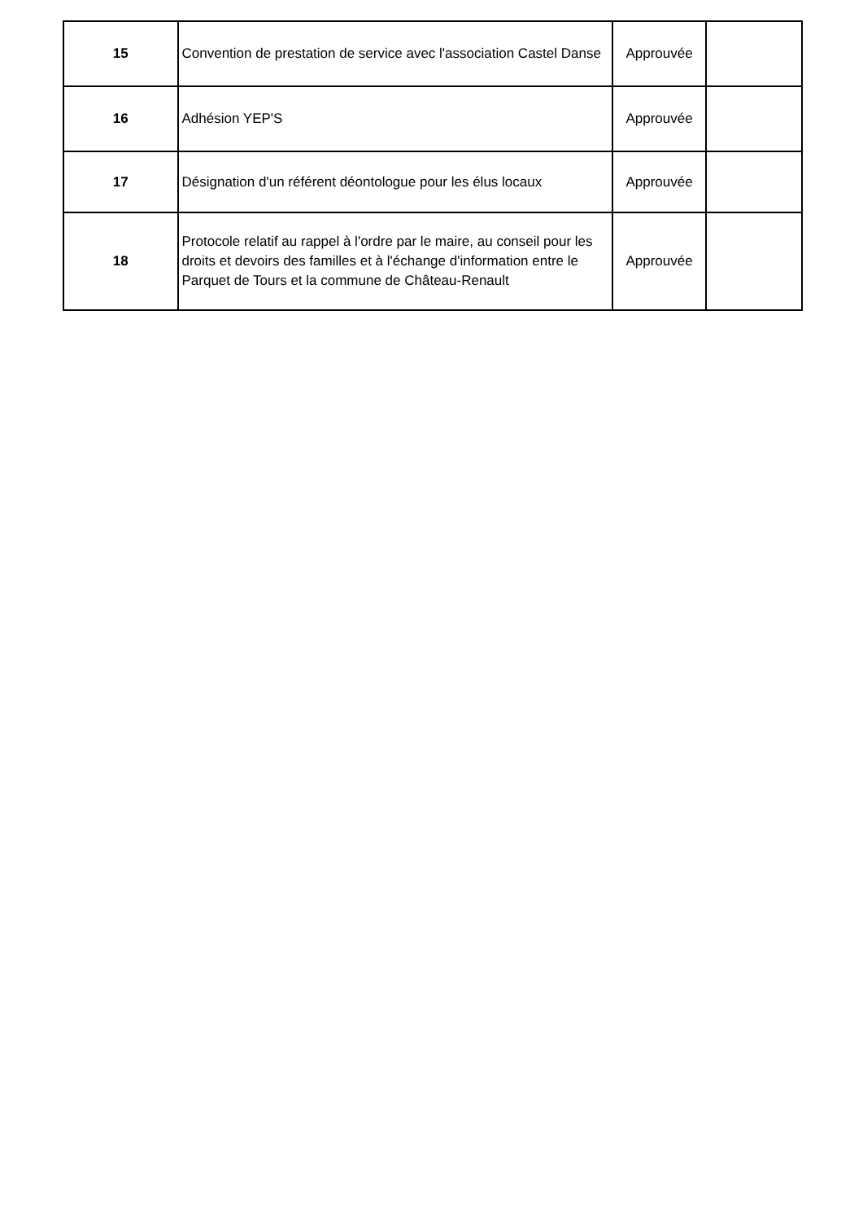| 15 | Convention de prestation de service avec l'association Castel Danse | Approuvée | |
| 16 | Adhésion YEP'S | Approuvée | |
| 17 | Désignation d'un référent déontologue pour les élus locaux | Approuvée | |
| 18 | Protocole relatif au rappel à l'ordre par le maire, au conseil pour les droits et devoirs des familles et à l'échange d'information entre le Parquet de Tours et la commune de Château-Renault | Approuvée | |